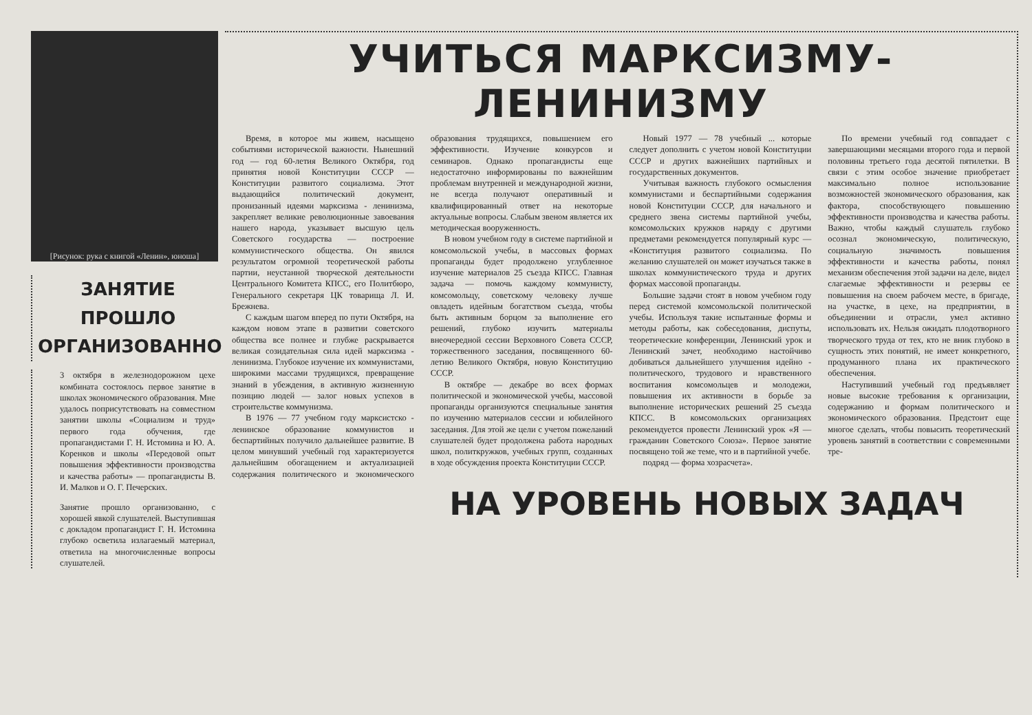[Рисунок: рука с книгой «Ленин», юноша]
ЗАНЯТИЕ ПРОШЛО ОРГАНИЗОВАННО
3 октября в железнодорожном цехе комбината состоялось первое занятие в школах экономического образования. Мне удалось поприсутствовать на совместном занятии школы «Социализм и труд» первого года обучения, где пропагандистами Г. Н. Истомина и Ю. А. Коренков и школы «Передовой опыт повышения эффективности производства и качества работы» — пропагандисты В. И. Малков и О. Г. Печерских.
Занятие прошло организованно, с хорошей явкой слушателей. Выступившая с докладом пропагандист Г. Н. Истомина глубоко осветила излагаемый материал, ответила на многочисленные вопросы слушателей.
УЧИТЬСЯ МАРКСИЗМУ-ЛЕНИНИЗМУ
Время, в которое мы живем, насыщено событиями исторической важности. Нынешний год — год 60-летия Великого Октября, год принятия новой Конституции СССР — Конституции развитого социализма. Этот выдающийся политический документ, пронизанный идеями марксизма - ленинизма, закрепляет великие революционные завоевания нашего народа, указывает высшую цель Советского государства — построение коммунистического общества. Он явился результатом огромной теоретической работы партии, неустанной творческой деятельности Центрального Комитета КПСС, его Политбюро, Генерального секретаря ЦК товарища Л. И. Брежнева.
С каждым шагом вперед по пути Октября, на каждом новом этапе в развитии советского общества все полнее и глубже раскрывается великая созидательная сила идей марксизма - ленинизма. Глубокое изучение их коммунистами, широкими массами трудящихся, превращение знаний в убеждения, в активную жизненную позицию людей — залог новых успехов в строительстве коммунизма.
В 1976 — 77 учебном году марксистско - ленинское образование коммунистов и беспартийных получило дальнейшее развитие. В целом минувший учебный год характеризуется дальнейшим обогащением и актуализацией содержания политического и экономического образования трудящихся, повышением его эффективности. Изучение конкурсов и семинаров. Однако пропагандисты еще недостаточно информированы по важнейшим проблемам внутренней и международной жизни, не всегда получают оперативный и квалифицированный ответ на некоторые актуальные вопросы. Слабым звеном является их методическая вооруженность.
В новом учебном году в системе партийной и комсомольской учебы, в массовых формах пропаганды будет продолжено углубленное изучение материалов 25 съезда КПСС. Главная задача — помочь каждому коммунисту, комсомольцу, советскому человеку лучше овладеть идейным богатством съезда, чтобы быть активным борцом за выполнение его решений, глубоко изучить материалы внеочередной сессии Верховного Совета СССР, торжественного заседания, посвященного 60-летию Великого Октября, новую Конституцию СССР.
В октябре — декабре во всех формах политической и экономической учебы, массовой пропаганды организуются специальные занятия по изучению материалов сессии и юбилейного заседания. Для этой же цели с учетом пожеланий слушателей будет продолжена работа народных школ, политкружков, учебных групп, созданных в ходе обсуждения проекта Конституции СССР.
Новый 1977 — 78 учебный ... которые следует дополнить с учетом новой Конституции СССР и других важнейших партийных и государственных документов.
Учитывая важность глубокого осмысления коммунистами и беспартийными содержания новой Конституции СССР, для начального и среднего звена системы партийной учебы, комсомольских кружков наряду с другими предметами рекомендуется популярный курс — «Конституция развитого социализма. По желанию слушателей он может изучаться также в школах коммунистического труда и других формах массовой пропаганды.
Большие задачи стоят в новом учебном году перед системой комсомольской политической учебы. Используя такие испытанные формы и методы работы, как собеседования, диспуты, теоретические конференции, Ленинский урок и Ленинский зачет, необходимо настойчиво добиваться дальнейшего улучшения идейно - политического, трудового и нравственного воспитания комсомольцев и молодежи, повышения их активности в борьбе за выполнение исторических решений 25 съезда КПСС. В комсомольских организациях рекомендуется провести Ленинский урок «Я — гражданин Советского Союза». Первое занятие посвящено той же теме, что и в партийной учебе.
подряд — форма хозрасчета».
По времени учебный год совпадает с завершающими месяцами второго года и первой половины третьего года десятой пятилетки. В связи с этим особое значение приобретает максимально полное использование возможностей экономического образования, как фактора, способствующего повышению эффективности производства и качества работы. Важно, чтобы каждый слушатель глубоко осознал экономическую, политическую, социальную значимость повышения эффективности и качества работы, понял механизм обеспечения этой задачи на деле, видел слагаемые эффективности и резервы ее повышения на своем рабочем месте, в бригаде, на участке, в цехе, на предприятии, в объединении и отрасли, умел активно использовать их. Нельзя ожидать плодотворного творческого труда от тех, кто не вник глубоко в сущность этих понятий, не имеет конкретного, продуманного плана их практического обеспечения.
Наступивший учебный год предъявляет новые высокие требования к организации, содержанию и формам политического и экономического образования. Предстоит еще многое сделать, чтобы повысить теоретический уровень занятий в соответствии с современными тре-
НА УРОВЕНЬ НОВЫХ ЗАДАЧ